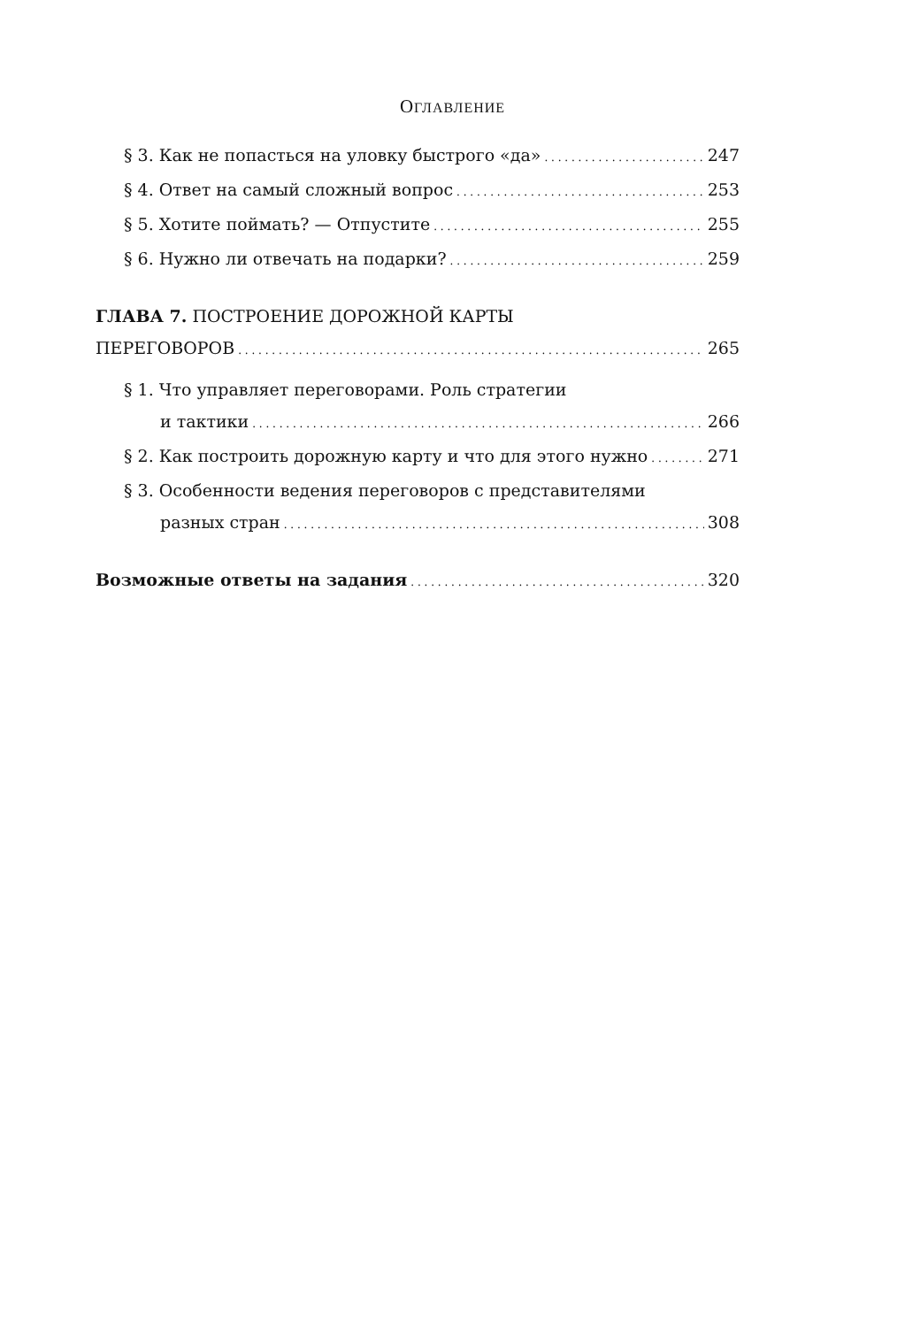ОГЛАВЛЕНИЕ
§ 3. Как не попасться на уловку быстрого «да» 247
§ 4. Ответ на самый сложный вопрос 253
§ 5. Хотите поймать? — Отпустите 255
§ 6. Нужно ли отвечать на подарки? 259
ГЛАВА 7. ПОСТРОЕНИЕ ДОРОЖНОЙ КАРТЫ
ПЕРЕГОВОРОВ 265
§ 1. Что управляет переговорами. Роль стратегии
и тактики 266
§ 2. Как построить дорожную карту и что для этого нужно 271
§ 3. Особенности ведения переговоров с представителями
разных стран 308
Возможные ответы на задания 320